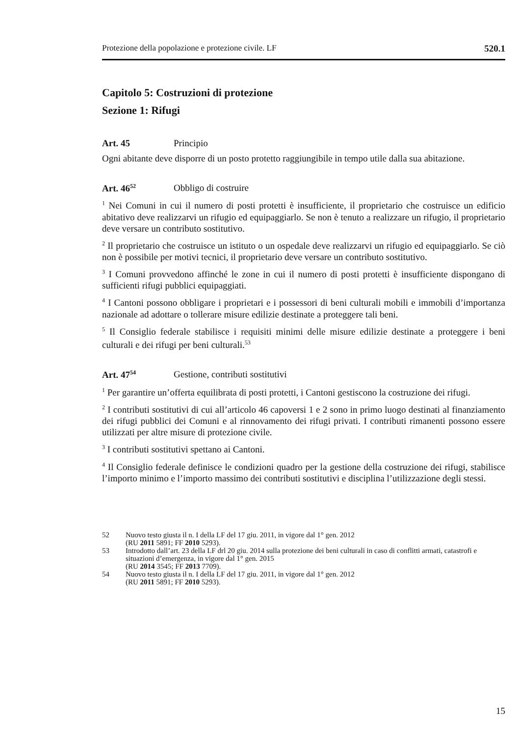Protezione della popolazione e protezione civile. LF 520.1
Capitolo 5: Costruzioni di protezione
Sezione 1: Rifugi
Art. 45 Principio
Ogni abitante deve disporre di un posto protetto raggiungibile in tempo utile dalla sua abitazione.
Art. 46<sup>52</sup> Obbligo di costruire
<sup>1</sup> Nei Comuni in cui il numero di posti protetti è insufficiente, il proprietario che costruisce un edificio abitativo deve realizzarvi un rifugio ed equipaggiarlo. Se non è tenuto a realizzare un rifugio, il proprietario deve versare un contributo sostitutivo.
<sup>2</sup> Il proprietario che costruisce un istituto o un ospedale deve realizzarvi un rifugio ed equipaggiarlo. Se ciò non è possibile per motivi tecnici, il proprietario deve versare un contributo sostitutivo.
<sup>3</sup> I Comuni provvedono affinché le zone in cui il numero di posti protetti è insufficiente dispongano di sufficienti rifugi pubblici equipaggiati.
<sup>4</sup> I Cantoni possono obbligare i proprietari e i possessori di beni culturali mobili e immobili d’importanza nazionale ad adottare o tollerare misure edilizie destinate a proteggere tali beni.
<sup>5</sup> Il Consiglio federale stabilisce i requisiti minimi delle misure edilizie destinate a proteggere i beni culturali e dei rifugi per beni culturali.<sup>53</sup>
Art. 47<sup>54</sup> Gestione, contributi sostitutivi
<sup>1</sup> Per garantire un’offerta equilibrata di posti protetti, i Cantoni gestiscono la costruzione dei rifugi.
<sup>2</sup> I contributi sostitutivi di cui all’articolo 46 capoversi 1 e 2 sono in primo luogo destinati al finanziamento dei rifugi pubblici dei Comuni e al rinnovamento dei rifugi privati. I contributi rimanenti possono essere utilizzati per altre misure di protezione civile.
<sup>3</sup> I contributi sostitutivi spettano ai Cantoni.
<sup>4</sup> Il Consiglio federale definisce le condizioni quadro per la gestione della costruzione dei rifugi, stabilisce l’importo minimo e l’importo massimo dei contributi sostitutivi e disciplina l’utilizzazione degli stessi.
52 Nuovo testo giusta il n. I della LF del 17 giu. 2011, in vigore dal 1° gen. 2012
(RU 2011 5891; FF 2010 5293).
53 Introdotto dall’art. 23 della LF drl 20 giu. 2014 sulla protezione dei beni culturali in caso di conflitti armati, catastrofi e situazioni d’emergenza, in vigore dal 1° gen. 2015
(RU 2014 3545; FF 2013 7709).
54 Nuovo testo giusta il n. I della LF del 17 giu. 2011, in vigore dal 1° gen. 2012
(RU 2011 5891; FF 2010 5293).
15